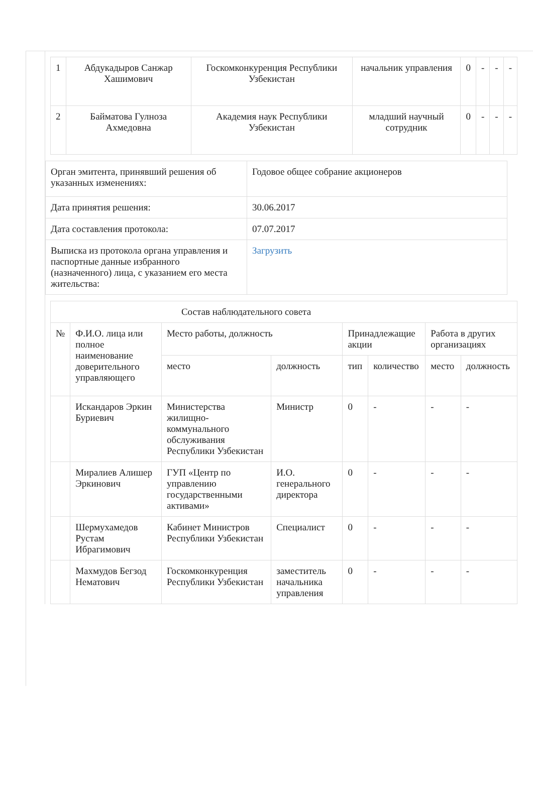| 1 | Абдукадыров Санжар Хашимович | Госкомконкуренция Республики Узбекистан | начальник управления | 0 | - | - | - |
| 2 | Байматова Гулноза Ахмедовна | Академия наук Республики Узбекистан | младший научный сотрудник | 0 | - | - | - |
| Орган эмитента, принявший решения об указанных изменениях: | Годовое общее собрание акционеров |
| Дата принятия решения: | 30.06.2017 |
| Дата составления протокола: | 07.07.2017 |
| Выписка из протокола органа управления и паспортные данные избранного (назначенного) лица, с указанием его места жительства: | Загрузить |
| Состав наблюдательного совета | | | | | | | |
| --- | --- | --- | --- | --- | --- | --- | --- |
| № | Ф.И.О. лица или полное наименование доверительного управляющего | Место работы, должность | | Принадлежащие акции | | Работа в других организациях | |
| | | место | должность | тип | количество | место | должность |
| | Искандаров Эркин Буриевич | Министерства жилищно-коммунального обслуживания Республики Узбекистан | Министр | 0 | - | - | - |
| | Миралиев Алишер Эркинович | ГУП «Центр по управлению государственными активами» | И.О. генерального директора | 0 | - | - | - |
| | Шермухамедов Рустам Ибрагимович | Кабинет Министров Республики Узбекистан | Специалист | 0 | - | - | - |
| | Махмудов Бегзод Нематович | Госкомконкуренция Республики Узбекистан | заместитель начальника управления | 0 | - | - | - |